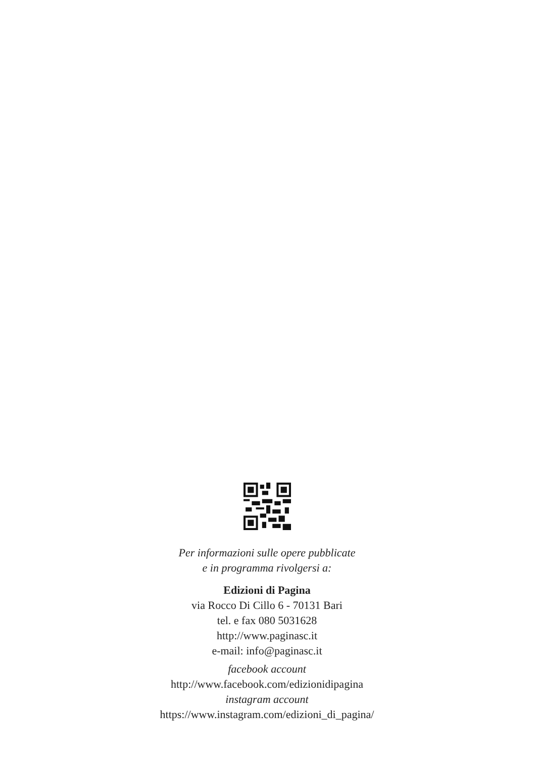Per informazioni sulle opere pubblicate
e in programma rivolgersi a:
Edizioni di Pagina
via Rocco Di Cillo 6 - 70131 Bari
tel. e fax 080 5031628
http://www.paginasc.it
e-mail: info@paginasc.it
facebook account
http://www.facebook.com/edizionidipagina
instagram account
https://www.instagram.com/edizioni_di_pagina/